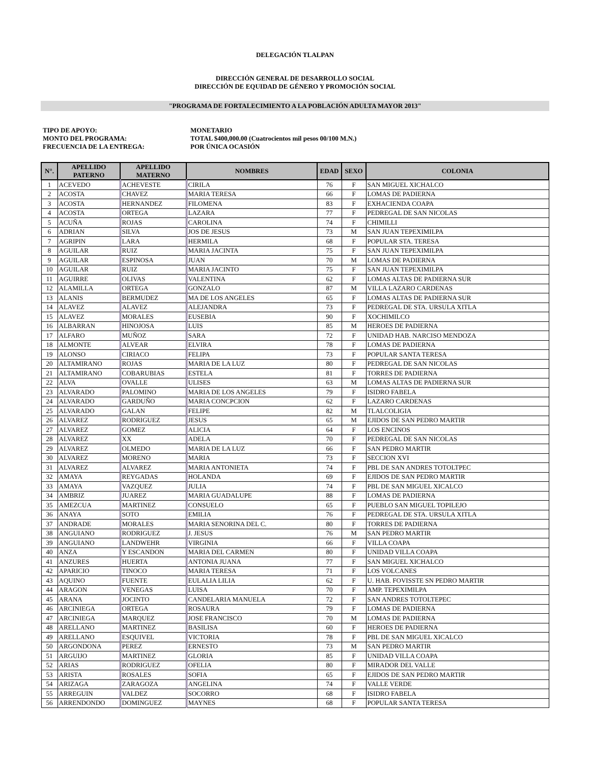DELEGACIÓN TLALPAN
DIRECCIÓN GENERAL DE DESARROLLO SOCIAL
DIRECCIÓN DE EQUIDAD DE GÉNERO Y PROMOCIÓN SOCIAL
"PROGRAMA DE FORTALECIMIENTO A LA POBLACIÓN ADULTA MAYOR 2013"
TIPO DE APOYO:
MONETARIO
MONTO DEL PROGRAMA:
TOTAL $400,000.00 (Cuatrocientos mil pesos 00/100 M.N.)
FRECUENCIA DE LA ENTREGA:
POR ÚNICA OCASIÓN
| N°. | APELLIDO PATERNO | APELLIDO MATERNO | NOMBRES | EDAD | SEXO | COLONIA |
| --- | --- | --- | --- | --- | --- | --- |
| 1 | ACEVEDO | ACHEVESTE | CIRILA | 76 | F | SAN MIGUEL XICHALCO |
| 2 | ACOSTA | CHAVEZ | MARIA TERESA | 66 | F | LOMAS DE PADIERNA |
| 3 | ACOSTA | HERNANDEZ | FILOMENA | 83 | F | EXHACIENDA COAPA |
| 4 | ACOSTA | ORTEGA | LAZARA | 77 | F | PEDREGAL DE SAN NICOLAS |
| 5 | ACUÑA | ROJAS | CAROLINA | 74 | F | CHIMILLI |
| 6 | ADRIAN | SILVA | JOS DE JESUS | 73 | M | SAN JUAN TEPEXIMILPA |
| 7 | AGRIPIN | LARA | HERMILA | 68 | F | POPULAR STA. TERESA |
| 8 | AGUILAR | RUIZ | MARIA JACINTA | 75 | F | SAN JUAN TEPEXIMILPA |
| 9 | AGUILAR | ESPINOSA | JUAN | 70 | M | LOMAS DE PADIERNA |
| 10 | AGUILAR | RUIZ | MARIA JACINTO | 75 | F | SAN JUAN TEPEXIMILPA |
| 11 | AGUIRRE | OLIVAS | VALENTINA | 62 | F | LOMAS ALTAS DE PADIERNA SUR |
| 12 | ALAMILLA | ORTEGA | GONZALO | 87 | M | VILLA LAZARO CARDENAS |
| 13 | ALANIS | BERMUDEZ | MA DE LOS ANGELES | 65 | F | LOMAS ALTAS DE PADIERNA SUR |
| 14 | ALAVEZ | ALAVEZ | ALEJANDRA | 73 | F | PEDREGAL DE STA. URSULA XITLA |
| 15 | ALAVEZ | MORALES | EUSEBIA | 90 | F | XOCHIMILCO |
| 16 | ALBARRAN | HINOJOSA | LUIS | 85 | M | HEROES DE PADIERNA |
| 17 | ALFARO | MUÑOZ | SARA | 72 | F | UNIDAD HAB. NARCISO MENDOZA |
| 18 | ALMONTE | ALVEAR | ELVIRA | 78 | F | LOMAS DE PADIERNA |
| 19 | ALONSO | CIRIACO | FELIPA | 73 | F | POPULAR SANTA TERESA |
| 20 | ALTAMIRANO | ROJAS | MARIA DE LA LUZ | 80 | F | PEDREGAL DE SAN NICOLAS |
| 21 | ALTAMIRANO | COBARUBIAS | ESTELA | 81 | F | TORRES DE PADIERNA |
| 22 | ALVA | OVALLE | ULISES | 63 | M | LOMAS ALTAS DE PADIERNA SUR |
| 23 | ALVARADO | PALOMINO | MARIA DE LOS ANGELES | 79 | F | ISIDRO FABELA |
| 24 | ALVARADO | GARDUÑO | MARIA CONCPCION | 62 | F | LAZARO CARDENAS |
| 25 | ALVARADO | GALAN | FELIPE | 82 | M | TLALCOLIGIA |
| 26 | ALVAREZ | RODRIGUEZ | JESUS | 65 | M | EJIDOS DE SAN PEDRO MARTIR |
| 27 | ALVAREZ | GOMEZ | ALICIA | 64 | F | LOS ENCINOS |
| 28 | ALVAREZ | XX | ADELA | 70 | F | PEDREGAL DE SAN NICOLAS |
| 29 | ALVAREZ | OLMEDO | MARIA DE LA LUZ | 66 | F | SAN PEDRO MARTIR |
| 30 | ALVAREZ | MORENO | MARIA | 73 | F | SECCION XVI |
| 31 | ALVAREZ | ALVAREZ | MARIA ANTONIETA | 74 | F | PBL DE SAN ANDRES TOTOLTPEC |
| 32 | AMAYA | REYGADAS | HOLANDA | 69 | F | EJIDOS DE SAN PEDRO MARTIR |
| 33 | AMAYA | VAZQUEZ | JULIA | 74 | F | PBL DE SAN MIGUEL XICALCO |
| 34 | AMBRIZ | JUAREZ | MARIA GUADALUPE | 88 | F | LOMAS DE PADIERNA |
| 35 | AMEZCUA | MARTINEZ | CONSUELO | 65 | F | PUEBLO SAN MIGUEL TOPILEJO |
| 36 | ANAYA | SOTO | EMILIA | 76 | F | PEDREGAL DE STA. URSULA XITLA |
| 37 | ANDRADE | MORALES | MARIA SENORINA DEL C. | 80 | F | TORRES DE PADIERNA |
| 38 | ANGUIANO | RODRIGUEZ | J. JESUS | 76 | M | SAN PEDRO MARTIR |
| 39 | ANGUIANO | LANDWEHR | VIRGINIA | 66 | F | VILLA COAPA |
| 40 | ANZA | Y ESCANDON | MARIA DEL CARMEN | 80 | F | UNIDAD VILLA COAPA |
| 41 | ANZURES | HUERTA | ANTONIA JUANA | 77 | F | SAN MIGUEL XICHALCO |
| 42 | APARICIO | TINOCO | MARIA TERESA | 71 | F | LOS VOLCANES |
| 43 | AQUINO | FUENTE | EULALIA LILIA | 62 | F | U. HAB. FOVISSTE SN PEDRO MARTIR |
| 44 | ARAGON | VENEGAS | LUISA | 70 | F | AMP. TEPEXIMILPA |
| 45 | ARANA | JOCINTO | CANDELARIA MANUELA | 72 | F | SAN ANDRES TOTOLTEPEC |
| 46 | ARCINIEGA | ORTEGA | ROSAURA | 79 | F | LOMAS DE PADIERNA |
| 47 | ARCINIEGA | MARQUEZ | JOSE FRANCISCO | 70 | M | LOMAS DE PADIERNA |
| 48 | ARELLANO | MARTINEZ | BASILISA | 60 | F | HEROES DE PADIERNA |
| 49 | ARELLANO | ESQUIVEL | VICTORIA | 78 | F | PBL DE SAN MIGUEL XICALCO |
| 50 | ARGONDONA | PEREZ | ERNESTO | 73 | M | SAN PEDRO MARTIR |
| 51 | ARGUIJO | MARTINEZ | GLORIA | 85 | F | UNIDAD VILLA COAPA |
| 52 | ARIAS | RODRIGUEZ | OFELIA | 80 | F | MIRADOR DEL VALLE |
| 53 | ARISTA | ROSALES | SOFIA | 65 | F | EJIDOS DE SAN PEDRO MARTIR |
| 54 | ARIZAGA | ZARAGOZA | ANGELINA | 74 | F | VALLE VERDE |
| 55 | ARREGUIN | VALDEZ | SOCORRO | 68 | F | ISIDRO FABELA |
| 56 | ARRENDONDO | DOMINGUEZ | MAYNES | 68 | F | POPULAR SANTA TERESA |